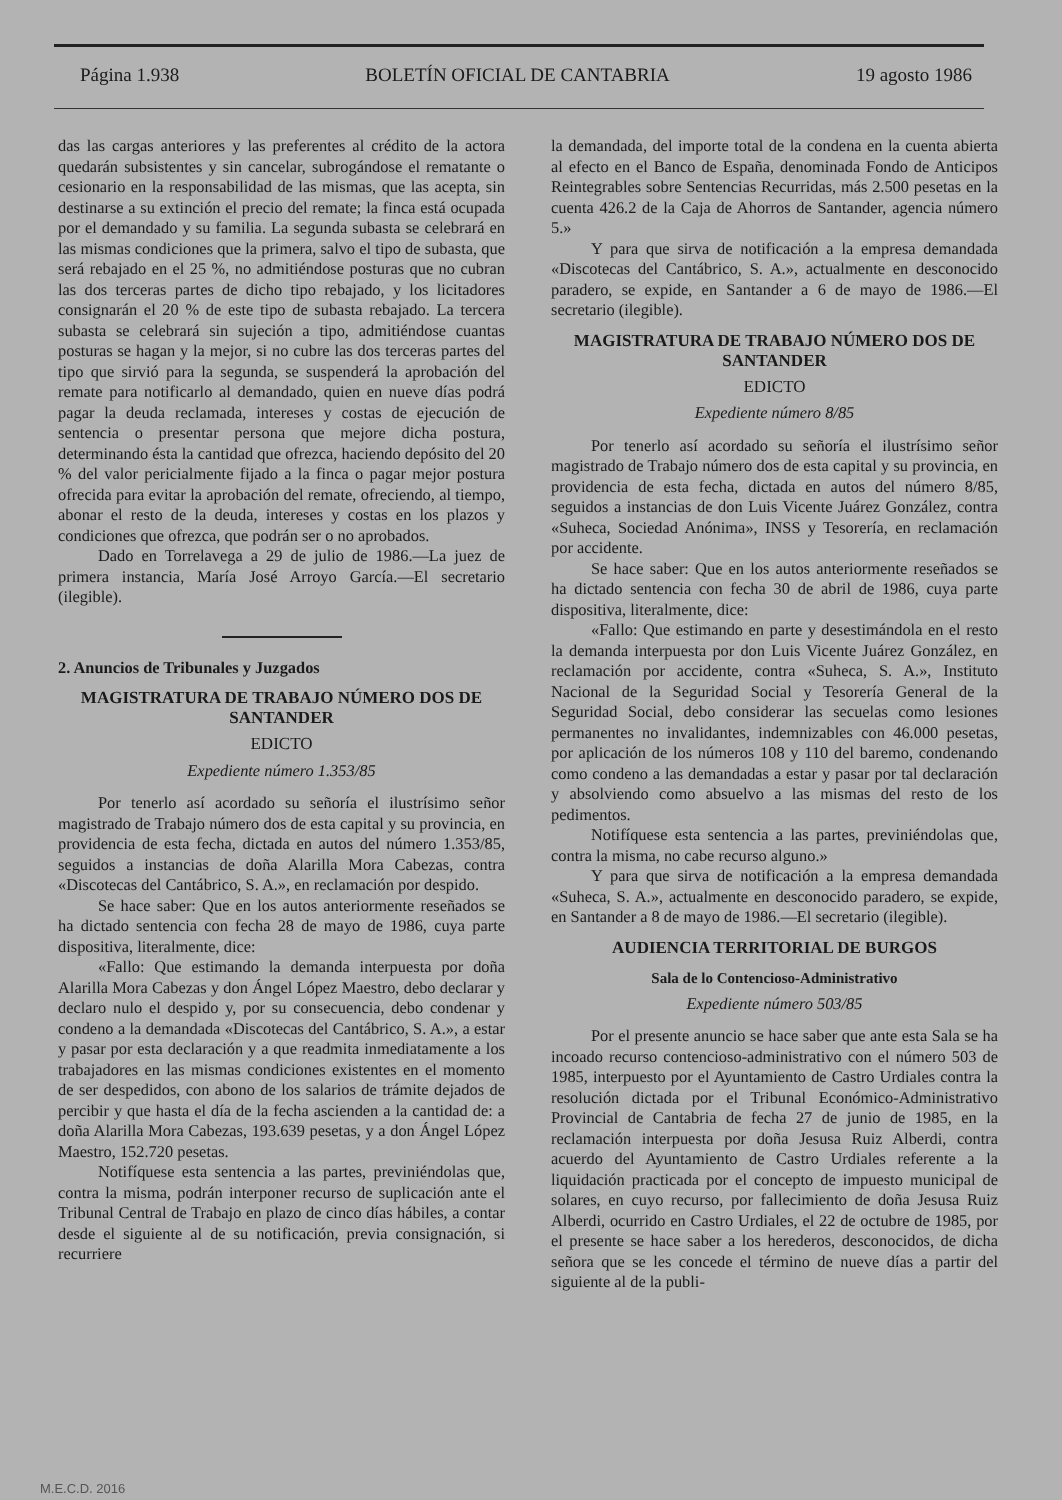Página 1.938 BOLETÍN OFICIAL DE CANTABRIA 19 agosto 1986
das las cargas anteriores y las preferentes al crédito de la actora quedarán subsistentes y sin cancelar, subrogándose el rematante o cesionario en la responsabilidad de las mismas, que las acepta, sin destinarse a su extinción el precio del remate; la finca está ocupada por el demandado y su familia. La segunda subasta se celebrará en las mismas condiciones que la primera, salvo el tipo de subasta, que será rebajado en el 25 %, no admitiéndose posturas que no cubran las dos terceras partes de dicho tipo rebajado, y los licitadores consignarán el 20 % de este tipo de subasta rebajado. La tercera subasta se celebrará sin sujeción a tipo, admitiéndose cuantas posturas se hagan y la mejor, si no cubre las dos terceras partes del tipo que sirvió para la segunda, se suspenderá la aprobación del remate para notificarlo al demandado, quien en nueve días podrá pagar la deuda reclamada, intereses y costas de ejecución de sentencia o presentar persona que mejore dicha postura, determinando ésta la cantidad que ofrezca, haciendo depósito del 20 % del valor pericialmente fijado a la finca o pagar mejor postura ofrecida para evitar la aprobación del remate, ofreciendo, al tiempo, abonar el resto de la deuda, intereses y costas en los plazos y condiciones que ofrezca, que podrán ser o no aprobados.
Dado en Torrelavega a 29 de julio de 1986.—La juez de primera instancia, María José Arroyo García.—El secretario (ilegible).
2. Anuncios de Tribunales y Juzgados
MAGISTRATURA DE TRABAJO NÚMERO DOS DE SANTANDER
EDICTO
Expediente número 1.353/85
Por tenerlo así acordado su señoría el ilustrísimo señor magistrado de Trabajo número dos de esta capital y su provincia, en providencia de esta fecha, dictada en autos del número 1.353/85, seguidos a instancias de doña Alarilla Mora Cabezas, contra «Discotecas del Cantábrico, S. A.», en reclamación por despido.
Se hace saber: Que en los autos anteriormente reseñados se ha dictado sentencia con fecha 28 de mayo de 1986, cuya parte dispositiva, literalmente, dice:
«Fallo: Que estimando la demanda interpuesta por doña Alarilla Mora Cabezas y don Ángel López Maestro, debo declarar y declaro nulo el despido y, por su consecuencia, debo condenar y condeno a la demandada «Discotecas del Cantábrico, S. A.», a estar y pasar por esta declaración y a que readmita inmediatamente a los trabajadores en las mismas condiciones existentes en el momento de ser despedidos, con abono de los salarios de trámite dejados de percibir y que hasta el día de la fecha ascienden a la cantidad de: a doña Alarilla Mora Cabezas, 193.639 pesetas, y a don Ángel López Maestro, 152.720 pesetas.
Notifíquese esta sentencia a las partes, previniéndolas que, contra la misma, podrán interponer recurso de suplicación ante el Tribunal Central de Trabajo en plazo de cinco días hábiles, a contar desde el siguiente al de su notificación, previa consignación, si recurriere
la demandada, del importe total de la condena en la cuenta abierta al efecto en el Banco de España, denominada Fondo de Anticipos Reintegrables sobre Sentencias Recurridas, más 2.500 pesetas en la cuenta 426.2 de la Caja de Ahorros de Santander, agencia número 5.»
Y para que sirva de notificación a la empresa demandada «Discotecas del Cantábrico, S. A.», actualmente en desconocido paradero, se expide, en Santander a 6 de mayo de 1986.—El secretario (ilegible).
MAGISTRATURA DE TRABAJO NÚMERO DOS DE SANTANDER
EDICTO
Expediente número 8/85
Por tenerlo así acordado su señoría el ilustrísimo señor magistrado de Trabajo número dos de esta capital y su provincia, en providencia de esta fecha, dictada en autos del número 8/85, seguidos a instancias de don Luis Vicente Juárez González, contra «Suheca, Sociedad Anónima», INSS y Tesorería, en reclamación por accidente.
Se hace saber: Que en los autos anteriormente reseñados se ha dictado sentencia con fecha 30 de abril de 1986, cuya parte dispositiva, literalmente, dice:
«Fallo: Que estimando en parte y desestimándola en el resto la demanda interpuesta por don Luis Vicente Juárez González, en reclamación por accidente, contra «Suheca, S. A.», Instituto Nacional de la Seguridad Social y Tesorería General de la Seguridad Social, debo considerar las secuelas como lesiones permanentes no invalidantes, indemnizables con 46.000 pesetas, por aplicación de los números 108 y 110 del baremo, condenando como condeno a las demandadas a estar y pasar por tal declaración y absolviendo como absuelvo a las mismas del resto de los pedimentos.
Notifíquese esta sentencia a las partes, previniéndolas que, contra la misma, no cabe recurso alguno.»
Y para que sirva de notificación a la empresa demandada «Suheca, S. A.», actualmente en desconocido paradero, se expide, en Santander a 8 de mayo de 1986.—El secretario (ilegible).
AUDIENCIA TERRITORIAL DE BURGOS
Sala de lo Contencioso-Administrativo
Expediente número 503/85
Por el presente anuncio se hace saber que ante esta Sala se ha incoado recurso contencioso-administrativo con el número 503 de 1985, interpuesto por el Ayuntamiento de Castro Urdiales contra la resolución dictada por el Tribunal Económico-Administrativo Provincial de Cantabria de fecha 27 de junio de 1985, en la reclamación interpuesta por doña Jesusa Ruiz Alberdi, contra acuerdo del Ayuntamiento de Castro Urdiales referente a la liquidación practicada por el concepto de impuesto municipal de solares, en cuyo recurso, por fallecimiento de doña Jesusa Ruiz Alberdi, ocurrido en Castro Urdiales, el 22 de octubre de 1985, por el presente se hace saber a los herederos, desconocidos, de dicha señora que se les concede el término de nueve días a partir del siguiente al de la publi-
M.E.C.D. 2016